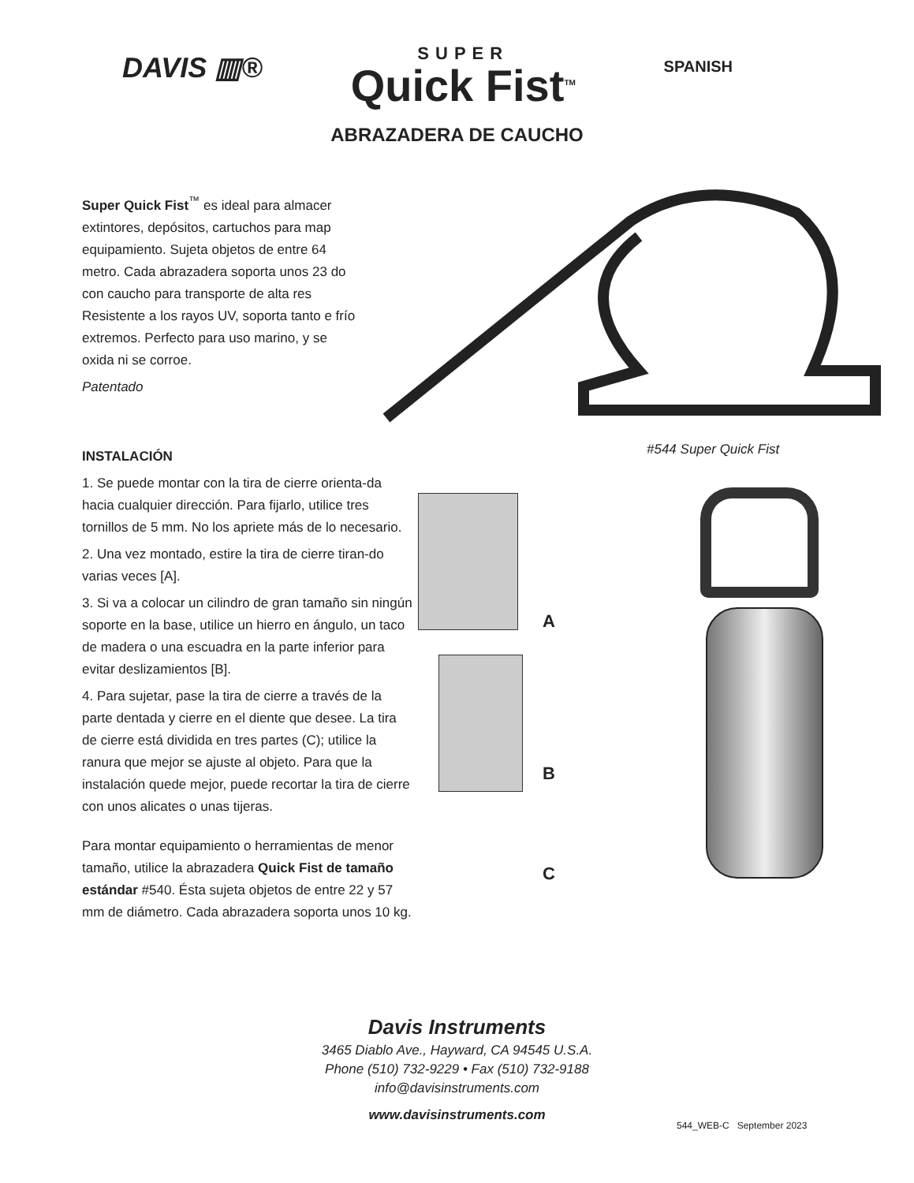DAVIS ▥®
SUPER
Quick Fist<sup>TM</sup>
SPANISH
ABRAZADERA DE CAUCHO
Super Quick Fist<sup>™</sup> es ideal para almacer extintores, depósitos, cartuchos para map equipamiento. Sujeta objetos de entre 64 metro. Cada abrazadera soporta unos 23 do con caucho para transporte de alta res Resistente a los rayos UV, soporta tanto e frío extremos. Perfecto para uso marino, y se oxida ni se corroe.
Patentado
#544 Super Quick Fist
INSTALACIÓN
1. Se puede montar con la tira de cierre orienta-da hacia cualquier dirección. Para fijarlo, utilice tres tornillos de 5 mm. No los apriete más de lo necesario.
2. Una vez montado, estire la tira de cierre tiran-do varias veces [A].
3. Si va a colocar un cilindro de gran tamaño sin ningún soporte en la base, utilice un hierro en ángulo, un taco de madera o una escuadra en la parte inferior para evitar deslizamientos [B].
4. Para sujetar, pase la tira de cierre a través de la parte dentada y cierre en el diente que desee. La tira de cierre está dividida en tres partes (C); utilice la ranura que mejor se ajuste al objeto. Para que la instalación quede mejor, puede recortar la tira de cierre con unos alicates o unas tijeras.
Para montar equipamiento o herramientas de menor tamaño, utilice la abrazadera Quick Fist de tamaño estándar #540. Ésta sujeta objetos de entre 22 y 57 mm de diámetro. Cada abrazadera soporta unos 10 kg.
A
B
C
Davis Instruments
3465 Diablo Ave., Hayward, CA 94545 U.S.A.
Phone (510) 732-9229 • Fax (510) 732-9188
info@davisinstruments.com
www.davisinstruments.com
544_WEB-C September 2023